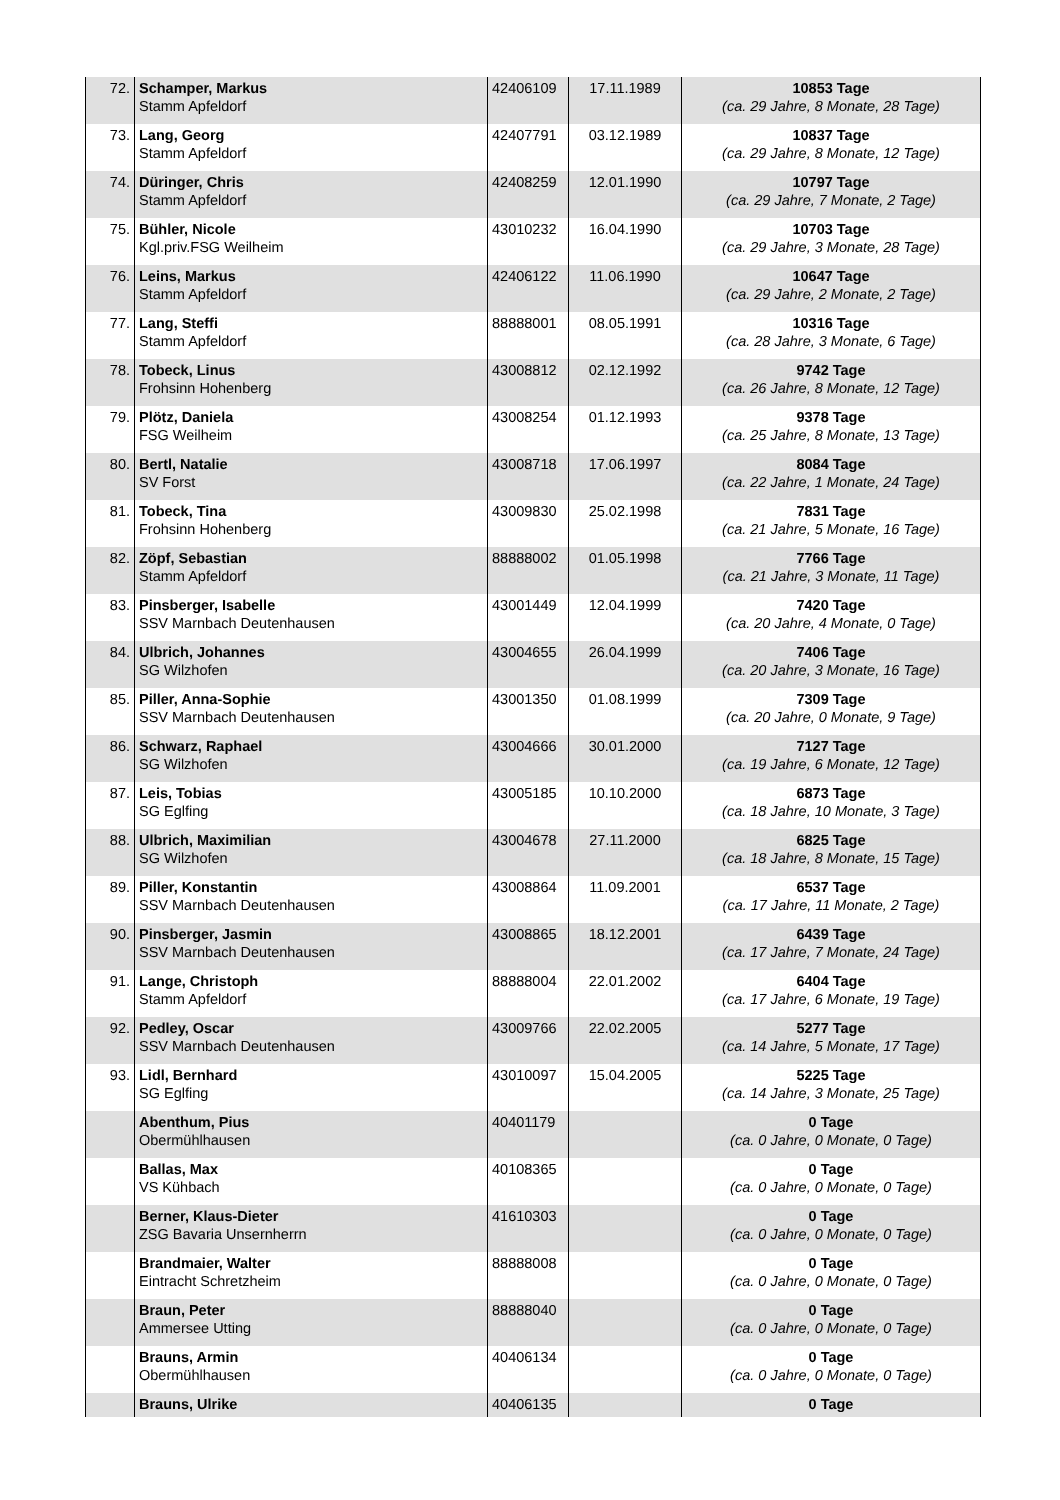| 72. | Schamper, Markus Stamm Apfeldorf | 42406109 | 17.11.1989 | 10853 Tage (ca. 29 Jahre, 8 Monate, 28 Tage) |
| 73. | Lang, Georg Stamm Apfeldorf | 42407791 | 03.12.1989 | 10837 Tage (ca. 29 Jahre, 8 Monate, 12 Tage) |
| 74. | Düringer, Chris Stamm Apfeldorf | 42408259 | 12.01.1990 | 10797 Tage (ca. 29 Jahre, 7 Monate, 2 Tage) |
| 75. | Bühler, Nicole Kgl.priv.FSG Weilheim | 43010232 | 16.04.1990 | 10703 Tage (ca. 29 Jahre, 3 Monate, 28 Tage) |
| 76. | Leins, Markus Stamm Apfeldorf | 42406122 | 11.06.1990 | 10647 Tage (ca. 29 Jahre, 2 Monate, 2 Tage) |
| 77. | Lang, Steffi Stamm Apfeldorf | 88888001 | 08.05.1991 | 10316 Tage (ca. 28 Jahre, 3 Monate, 6 Tage) |
| 78. | Tobeck, Linus Frohsinn Hohenberg | 43008812 | 02.12.1992 | 9742 Tage (ca. 26 Jahre, 8 Monate, 12 Tage) |
| 79. | Plötz, Daniela FSG Weilheim | 43008254 | 01.12.1993 | 9378 Tage (ca. 25 Jahre, 8 Monate, 13 Tage) |
| 80. | Bertl, Natalie SV Forst | 43008718 | 17.06.1997 | 8084 Tage (ca. 22 Jahre, 1 Monate, 24 Tage) |
| 81. | Tobeck, Tina Frohsinn Hohenberg | 43009830 | 25.02.1998 | 7831 Tage (ca. 21 Jahre, 5 Monate, 16 Tage) |
| 82. | Zöpf, Sebastian Stamm Apfeldorf | 88888002 | 01.05.1998 | 7766 Tage (ca. 21 Jahre, 3 Monate, 11 Tage) |
| 83. | Pinsberger, Isabelle SSV Marnbach Deutenhausen | 43001449 | 12.04.1999 | 7420 Tage (ca. 20 Jahre, 4 Monate, 0 Tage) |
| 84. | Ulbrich, Johannes SG Wilzhofen | 43004655 | 26.04.1999 | 7406 Tage (ca. 20 Jahre, 3 Monate, 16 Tage) |
| 85. | Piller, Anna-Sophie SSV Marnbach Deutenhausen | 43001350 | 01.08.1999 | 7309 Tage (ca. 20 Jahre, 0 Monate, 9 Tage) |
| 86. | Schwarz, Raphael SG Wilzhofen | 43004666 | 30.01.2000 | 7127 Tage (ca. 19 Jahre, 6 Monate, 12 Tage) |
| 87. | Leis, Tobias SG Eglfing | 43005185 | 10.10.2000 | 6873 Tage (ca. 18 Jahre, 10 Monate, 3 Tage) |
| 88. | Ulbrich, Maximilian SG Wilzhofen | 43004678 | 27.11.2000 | 6825 Tage (ca. 18 Jahre, 8 Monate, 15 Tage) |
| 89. | Piller, Konstantin SSV Marnbach Deutenhausen | 43008864 | 11.09.2001 | 6537 Tage (ca. 17 Jahre, 11 Monate, 2 Tage) |
| 90. | Pinsberger, Jasmin SSV Marnbach Deutenhausen | 43008865 | 18.12.2001 | 6439 Tage (ca. 17 Jahre, 7 Monate, 24 Tage) |
| 91. | Lange, Christoph Stamm Apfeldorf | 88888004 | 22.01.2002 | 6404 Tage (ca. 17 Jahre, 6 Monate, 19 Tage) |
| 92. | Pedley, Oscar SSV Marnbach Deutenhausen | 43009766 | 22.02.2005 | 5277 Tage (ca. 14 Jahre, 5 Monate, 17 Tage) |
| 93. | Lidl, Bernhard SG Eglfing | 43010097 | 15.04.2005 | 5225 Tage (ca. 14 Jahre, 3 Monate, 25 Tage) |
| | Abenthum, Pius Obermühlhausen | 40401179 | | 0 Tage (ca. 0 Jahre, 0 Monate, 0 Tage) |
| | Ballas, Max VS Kühbach | 40108365 | | 0 Tage (ca. 0 Jahre, 0 Monate, 0 Tage) |
| | Berner, Klaus-Dieter ZSG Bavaria Unsernherrn | 41610303 | | 0 Tage (ca. 0 Jahre, 0 Monate, 0 Tage) |
| | Brandmaier, Walter Eintracht Schretzheim | 88888008 | | 0 Tage (ca. 0 Jahre, 0 Monate, 0 Tage) |
| | Braun, Peter Ammersee Utting | 88888040 | | 0 Tage (ca. 0 Jahre, 0 Monate, 0 Tage) |
| | Brauns, Armin Obermühlhausen | 40406134 | | 0 Tage (ca. 0 Jahre, 0 Monate, 0 Tage) |
| | Brauns, Ulrike | 40406135 | | 0 Tage |